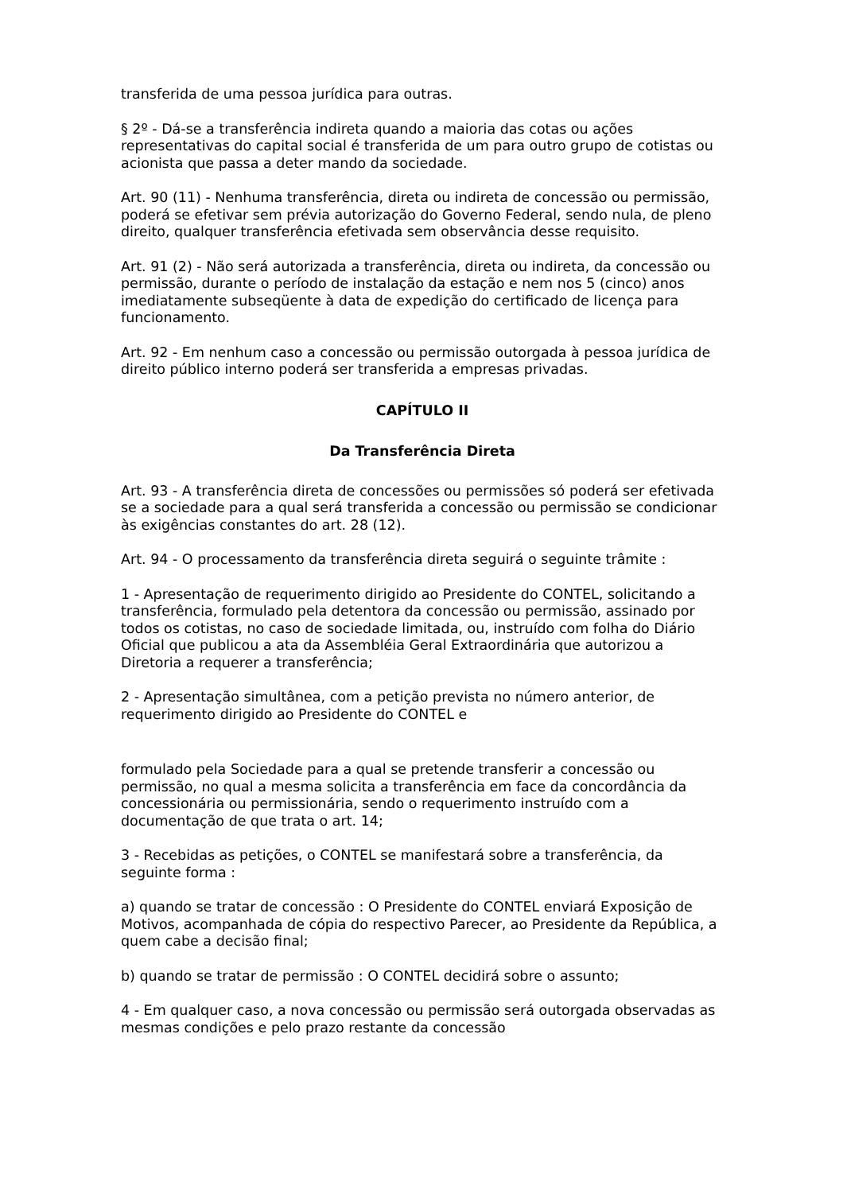transferida de uma pessoa jurídica para outras.
§ 2º - Dá-se a transferência indireta quando a maioria das cotas ou ações representativas do capital social é transferida de um para outro grupo de cotistas ou acionista que passa a deter mando da sociedade.
Art. 90 (11) - Nenhuma transferência, direta ou indireta de concessão ou permissão, poderá se efetivar sem prévia autorização do Governo Federal, sendo nula, de pleno direito, qualquer transferência efetivada sem observância desse requisito.
Art. 91 (2) - Não será autorizada a transferência, direta ou indireta, da concessão ou permissão, durante o período de instalação da estação e nem nos 5 (cinco) anos imediatamente subseqüente à data de expedição do certificado de licença para funcionamento.
Art. 92 - Em nenhum caso a concessão ou permissão outorgada à pessoa jurídica de direito público interno poderá ser transferida a empresas privadas.
CAPÍTULO II
Da Transferência Direta
Art. 93 - A transferência direta de concessões ou permissões só poderá ser efetivada se a sociedade para a qual será transferida a concessão ou permissão se condicionar às exigências constantes do art. 28 (12).
Art. 94 - O processamento da transferência direta seguirá o seguinte trâmite :
1 - Apresentação de requerimento dirigido ao Presidente do CONTEL, solicitando a transferência, formulado pela detentora da concessão ou permissão, assinado por todos os cotistas, no caso de sociedade limitada, ou, instruído com folha do Diário Oficial que publicou a ata da Assembléia Geral Extraordinária que autorizou a Diretoria a requerer a transferência;
2 - Apresentação simultânea, com a petição prevista no número anterior, de requerimento dirigido ao Presidente do CONTEL e
formulado pela Sociedade para a qual se pretende transferir a concessão ou permissão, no qual a mesma solicita a transferência em face da concordância da concessionária ou permissionária, sendo o requerimento instruído com a documentação de que trata o art. 14;
3 - Recebidas as petições, o CONTEL se manifestará sobre a transferência, da seguinte forma :
a) quando se tratar de concessão : O Presidente do CONTEL enviará Exposição de Motivos, acompanhada de cópia do respectivo Parecer, ao Presidente da República, a quem cabe a decisão final;
b) quando se tratar de permissão : O CONTEL decidirá sobre o assunto;
4 - Em qualquer caso, a nova concessão ou permissão será outorgada observadas as mesmas condições e pelo prazo restante da concessão